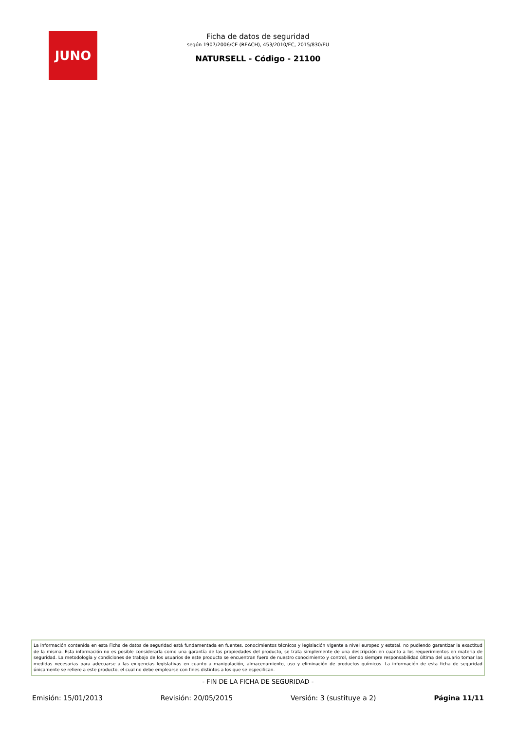JUNO
Ficha de datos de seguridad
según 1907/2006/CE (REACH), 453/2010/EC, 2015/830/EU
NATURSELL - Código - 21100
La información contenida en esta Ficha de datos de seguridad está fundamentada en fuentes, conocimientos técnicos y legislación vigente a nivel europeo y estatal, no pudiendo garantizar la exactitud de la misma. Esta información no es posible considerarla como una garantía de las propiedades del producto, se trata simplemente de una descripción en cuanto a los requerimientos en materia de seguridad. La metodología y condiciones de trabajo de los usuarios de este producto se encuentran fuera de nuestro conocimiento y control, siendo siempre responsabilidad última del usuario tomar las medidas necesarias para adecuarse a las exigencias legislativas en cuanto a manipulación, almacenamiento, uso y eliminación de productos químicos. La información de esta ficha de seguridad únicamente se refiere a este producto, el cual no debe emplearse con fines distintos a los que se especifican.
- FIN DE LA FICHA DE SEGURIDAD -
Emisión: 15/01/2013 Revisión: 20/05/2015 Versión: 3 (sustituye a 2) Página 11/11